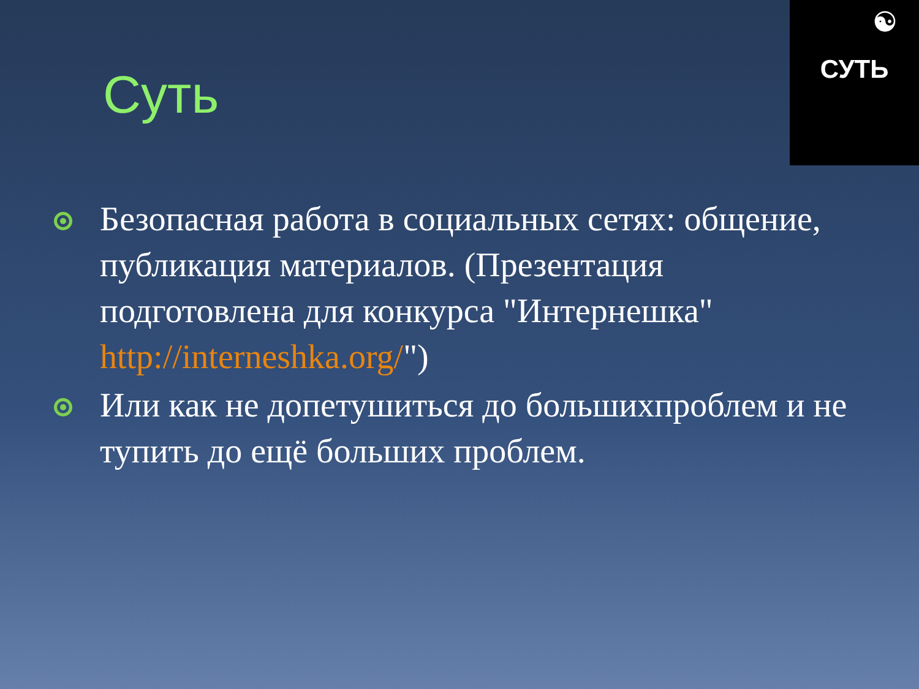☯
СУТЬ
Суть
Безопасная работа в социальных сетях: общение, публикация материалов. (Презентация подготовлена для конкурса "Интернешка" http://interneshka.org/")
Или как не допетушиться до большихпроблем и не тупить до ещё больших проблем.